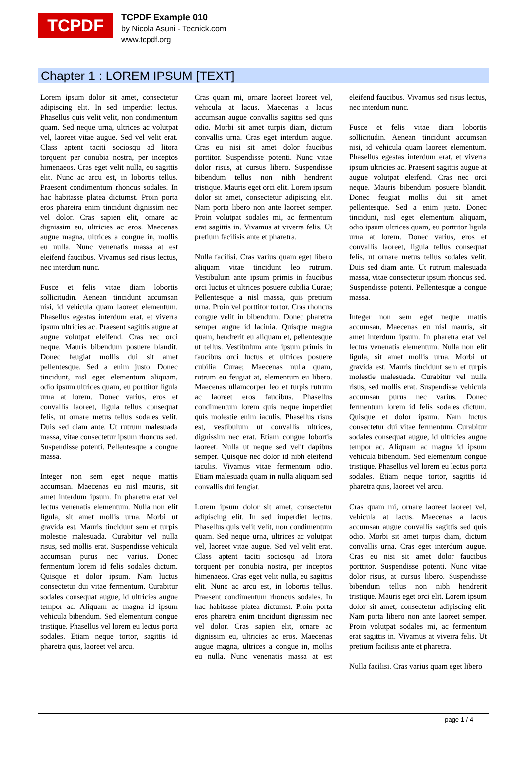TCPDF
TCPDF Example 010
by Nicola Asuni - Tecnick.com
www.tcpdf.org
Chapter 1 : LOREM IPSUM [TEXT]
Lorem ipsum dolor sit amet, consectetur adipiscing elit. In sed imperdiet lectus. Phasellus quis velit velit, non condimentum quam. Sed neque urna, ultrices ac volutpat vel, laoreet vitae augue. Sed vel velit erat. Class aptent taciti sociosqu ad litora torquent per conubia nostra, per inceptos himenaeos. Cras eget velit nulla, eu sagittis elit. Nunc ac arcu est, in lobortis tellus. Praesent condimentum rhoncus sodales. In hac habitasse platea dictumst. Proin porta eros pharetra enim tincidunt dignissim nec vel dolor. Cras sapien elit, ornare ac dignissim eu, ultricies ac eros. Maecenas augue magna, ultrices a congue in, mollis eu nulla. Nunc venenatis massa at est eleifend faucibus. Vivamus sed risus lectus, nec interdum nunc.
Fusce et felis vitae diam lobortis sollicitudin. Aenean tincidunt accumsan nisi, id vehicula quam laoreet elementum. Phasellus egestas interdum erat, et viverra ipsum ultricies ac. Praesent sagittis augue at augue volutpat eleifend. Cras nec orci neque. Mauris bibendum posuere blandit. Donec feugiat mollis dui sit amet pellentesque. Sed a enim justo. Donec tincidunt, nisl eget elementum aliquam, odio ipsum ultrices quam, eu porttitor ligula urna at lorem. Donec varius, eros et convallis laoreet, ligula tellus consequat felis, ut ornare metus tellus sodales velit. Duis sed diam ante. Ut rutrum malesuada massa, vitae consectetur ipsum rhoncus sed. Suspendisse potenti. Pellentesque a congue massa.
Integer non sem eget neque mattis accumsan. Maecenas eu nisl mauris, sit amet interdum ipsum. In pharetra erat vel lectus venenatis elementum. Nulla non elit ligula, sit amet mollis urna. Morbi ut gravida est. Mauris tincidunt sem et turpis molestie malesuada. Curabitur vel nulla risus, sed mollis erat. Suspendisse vehicula accumsan purus nec varius. Donec fermentum lorem id felis sodales dictum. Quisque et dolor ipsum. Nam luctus consectetur dui vitae fermentum. Curabitur sodales consequat augue, id ultricies augue tempor ac. Aliquam ac magna id ipsum vehicula bibendum. Sed elementum congue tristique. Phasellus vel lorem eu lectus porta sodales. Etiam neque tortor, sagittis id pharetra quis, laoreet vel arcu.
Cras quam mi, ornare laoreet laoreet vel, vehicula at lacus. Maecenas a lacus accumsan augue convallis sagittis sed quis odio. Morbi sit amet turpis diam, dictum convallis urna. Cras eget interdum augue. Cras eu nisi sit amet dolor faucibus porttitor. Suspendisse potenti. Nunc vitae dolor risus, at cursus libero. Suspendisse bibendum tellus non nibh hendrerit tristique. Mauris eget orci elit. Lorem ipsum dolor sit amet, consectetur adipiscing elit. Nam porta libero non ante laoreet semper. Proin volutpat sodales mi, ac fermentum erat sagittis in. Vivamus at viverra felis. Ut pretium facilisis ante et pharetra.
Nulla facilisi. Cras varius quam eget libero aliquam vitae tincidunt leo rutrum. Vestibulum ante ipsum primis in faucibus orci luctus et ultrices posuere cubilia Curae; Pellentesque a nisl massa, quis pretium urna. Proin vel porttitor tortor. Cras rhoncus congue velit in bibendum. Donec pharetra semper augue id lacinia. Quisque magna quam, hendrerit eu aliquam et, pellentesque ut tellus. Vestibulum ante ipsum primis in faucibus orci luctus et ultrices posuere cubilia Curae; Maecenas nulla quam, rutrum eu feugiat at, elementum eu libero. Maecenas ullamcorper leo et turpis rutrum ac laoreet eros faucibus. Phasellus condimentum lorem quis neque imperdiet quis molestie enim iaculis. Phasellus risus est, vestibulum ut convallis ultrices, dignissim nec erat. Etiam congue lobortis laoreet. Nulla ut neque sed velit dapibus semper. Quisque nec dolor id nibh eleifend iaculis. Vivamus vitae fermentum odio. Etiam malesuada quam in nulla aliquam sed convallis dui feugiat.
Lorem ipsum dolor sit amet, consectetur adipiscing elit. In sed imperdiet lectus. Phasellus quis velit velit, non condimentum quam. Sed neque urna, ultrices ac volutpat vel, laoreet vitae augue. Sed vel velit erat. Class aptent taciti sociosqu ad litora torquent per conubia nostra, per inceptos himenaeos. Cras eget velit nulla, eu sagittis elit. Nunc ac arcu est, in lobortis tellus. Praesent condimentum rhoncus sodales. In hac habitasse platea dictumst. Proin porta eros pharetra enim tincidunt dignissim nec vel dolor. Cras sapien elit, ornare ac dignissim eu, ultricies ac eros. Maecenas augue magna, ultrices a congue in, mollis eu nulla. Nunc venenatis massa at est eleifend faucibus. Vivamus sed risus lectus, nec interdum nunc.
Fusce et felis vitae diam lobortis sollicitudin. Aenean tincidunt accumsan nisi, id vehicula quam laoreet elementum. Phasellus egestas interdum erat, et viverra ipsum ultricies ac. Praesent sagittis augue at augue volutpat eleifend. Cras nec orci neque. Mauris bibendum posuere blandit. Donec feugiat mollis dui sit amet pellentesque. Sed a enim justo. Donec tincidunt, nisl eget elementum aliquam, odio ipsum ultrices quam, eu porttitor ligula urna at lorem. Donec varius, eros et convallis laoreet, ligula tellus consequat felis, ut ornare metus tellus sodales velit. Duis sed diam ante. Ut rutrum malesuada massa, vitae consectetur ipsum rhoncus sed. Suspendisse potenti. Pellentesque a congue massa.
Integer non sem eget neque mattis accumsan. Maecenas eu nisl mauris, sit amet interdum ipsum. In pharetra erat vel lectus venenatis elementum. Nulla non elit ligula, sit amet mollis urna. Morbi ut gravida est. Mauris tincidunt sem et turpis molestie malesuada. Curabitur vel nulla risus, sed mollis erat. Suspendisse vehicula accumsan purus nec varius. Donec fermentum lorem id felis sodales dictum. Quisque et dolor ipsum. Nam luctus consectetur dui vitae fermentum. Curabitur sodales consequat augue, id ultricies augue tempor ac. Aliquam ac magna id ipsum vehicula bibendum. Sed elementum congue tristique. Phasellus vel lorem eu lectus porta sodales. Etiam neque tortor, sagittis id pharetra quis, laoreet vel arcu.
Cras quam mi, ornare laoreet laoreet vel, vehicula at lacus. Maecenas a lacus accumsan augue convallis sagittis sed quis odio. Morbi sit amet turpis diam, dictum convallis urna. Cras eget interdum augue. Cras eu nisi sit amet dolor faucibus porttitor. Suspendisse potenti. Nunc vitae dolor risus, at cursus libero. Suspendisse bibendum tellus non nibh hendrerit tristique. Mauris eget orci elit. Lorem ipsum dolor sit amet, consectetur adipiscing elit. Nam porta libero non ante laoreet semper. Proin volutpat sodales mi, ac fermentum erat sagittis in. Vivamus at viverra felis. Ut pretium facilisis ante et pharetra.
Nulla facilisi. Cras varius quam eget libero
page 1 / 4